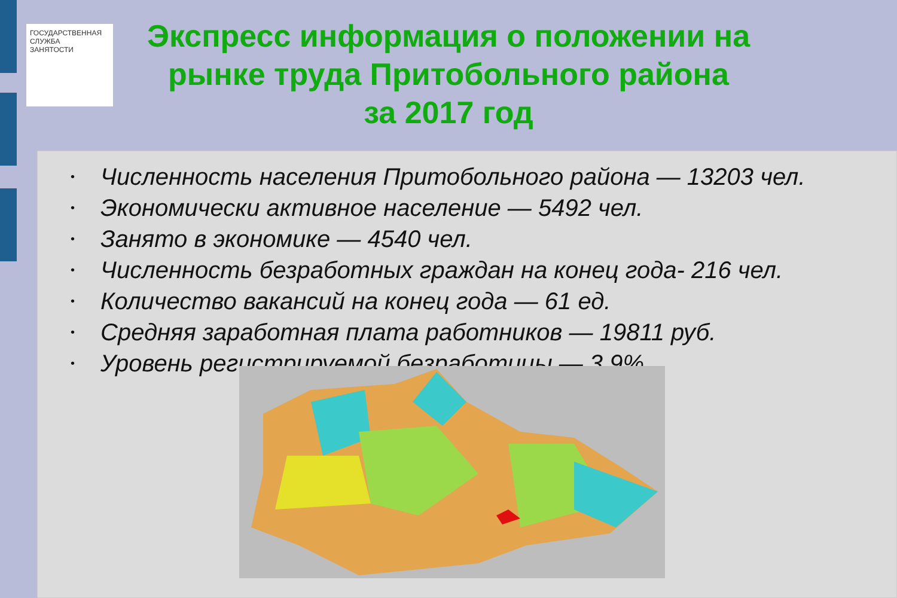ГОСУДАРСТВЕННАЯ
СЛУЖБА
ЗАНЯТОСТИ
Экспресс информация о положении на рынке труда Притобольного района
за 2017 год
• Численность населения Притобольного района — 13203 чел.
• Экономически активное население — 5492 чел.
• Занято в экономике — 4540 чел.
• Численность безработных граждан на конец года- 216 чел.
• Количество вакансий на конец года — 61 ед.
• Средняя заработная плата работников — 19811 руб.
• Уровень регистрируемой безработицы — 3,9%